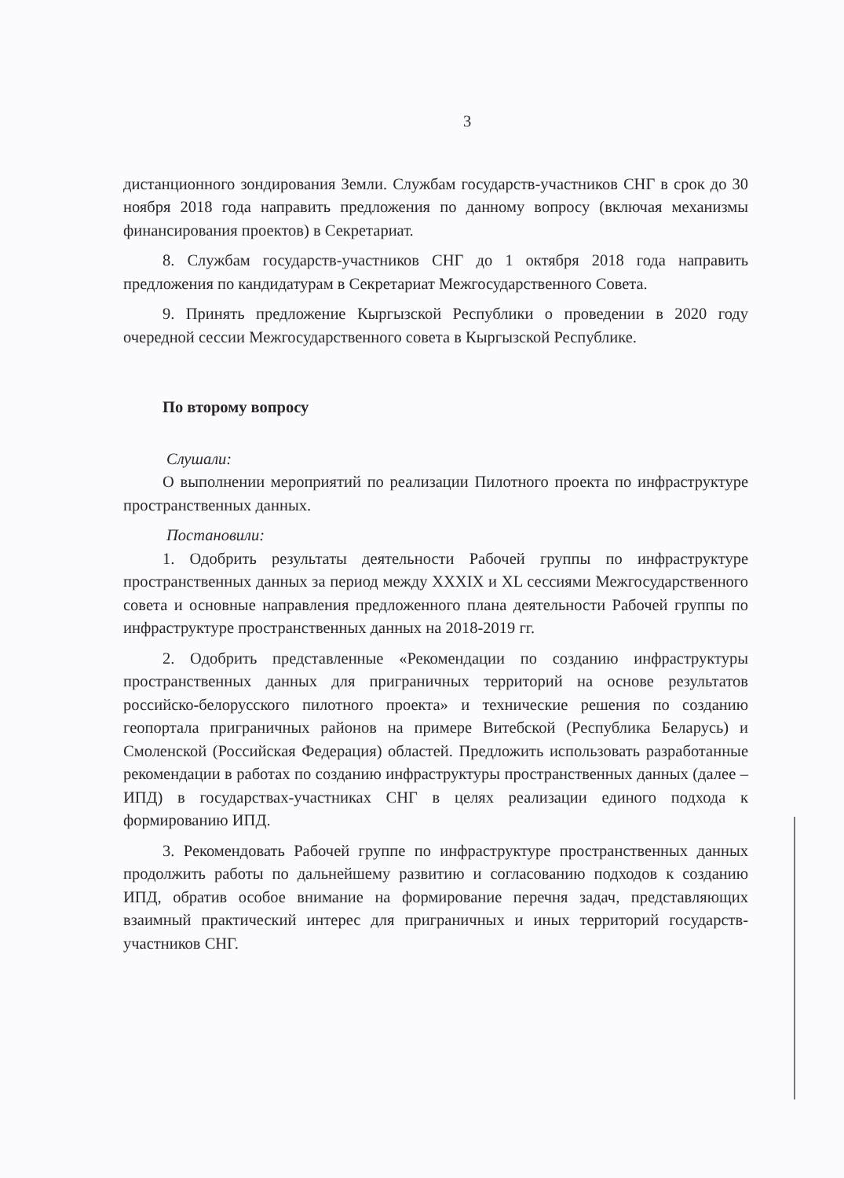3
дистанционного зондирования Земли. Службам государств-участников СНГ в срок до 30 ноября 2018 года направить предложения по данному вопросу (включая механизмы финансирования проектов) в Секретариат.
8. Службам государств-участников СНГ до 1 октября 2018 года направить предложения по кандидатурам в Секретариат Межгосударственного Совета.
9. Принять предложение Кыргызской Республики о проведении в 2020 году очередной сессии Межгосударственного совета в Кыргызской Республике.
По второму вопросу
Слушали:
О выполнении мероприятий по реализации Пилотного проекта по инфраструктуре пространственных данных.
Постановили:
1. Одобрить результаты деятельности Рабочей группы по инфраструктуре пространственных данных за период между XXXIX и XL сессиями Межгосударственного совета и основные направления предложенного плана деятельности Рабочей группы по инфраструктуре пространственных данных на 2018-2019 гг.
2. Одобрить представленные «Рекомендации по созданию инфраструктуры пространственных данных для приграничных территорий на основе результатов российско-белорусского пилотного проекта» и технические решения по созданию геопортала приграничных районов на примере Витебской (Республика Беларусь) и Смоленской (Российская Федерация) областей. Предложить использовать разработанные рекомендации в работах по созданию инфраструктуры пространственных данных (далее – ИПД) в государствах-участниках СНГ в целях реализации единого подхода к формированию ИПД.
3. Рекомендовать Рабочей группе по инфраструктуре пространственных данных продолжить работы по дальнейшему развитию и согласованию подходов к созданию ИПД, обратив особое внимание на формирование перечня задач, представляющих взаимный практический интерес для приграничных и иных территорий государств-участников СНГ.